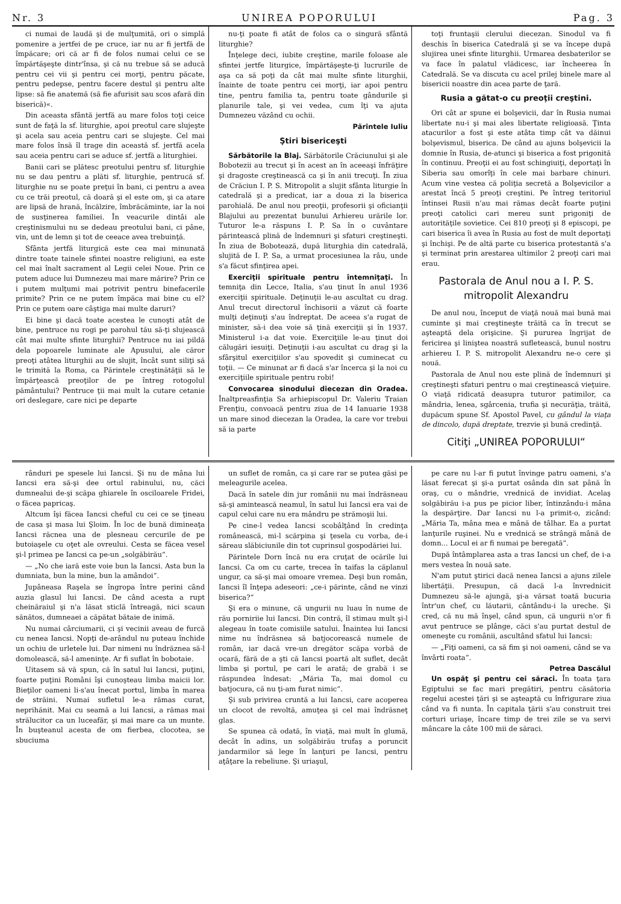Nr. 3 UNIREA POPORULUI Pag. 3
ci numai de laudă şi de mulţumită, ori o simplă pomenire a jertfei de pe cruce, iar nu ar fi jertfă de împăcare; ori că ar fi de folos numai celui ce se împărtăşeşte dintr'însa, şi că nu trebue să se aducă pentru cei vii şi pentru cei morţi, pentru păcate, pentru pedepse, pentru facere destul şi pentru alte lipse: să fie anatemă (să fie afurisit sau scos afară din biserică)«.
Din aceasta sfântă jertfă au mare folos toţi ceice sunt de faţă la sf. liturghie, apoi preotul care slujeşte şi acela sau aceia pentru cari se slujeşte. Cel mai mare folos însă îl trage din această sf. jertfă acela sau aceia pentru cari se aduce sf. jertfă a liturghiei.
Banii cari se plătesc preotului pentru sf. liturghie nu se dau pentru a plăti sf. liturghie, pentrucă sf. liturghie nu se poate preţui în bani, ci pentru a avea cu ce trăi preotul, că doară şi el este om, şi ca atare are lipsă de hrană, încălzire, îmbrăcăminte, iar la noi de susţinerea familiei. În veacurile dintâi ale creştinismului nu se dedeau preotului bani, ci pâne, vin, unt de lemn şi tot de ceeace avea trebuinţă.
Sfânta jertfă liturgică este cea mai minunată dintre toate tainele sfintei noastre religiuni, ea este cel mai înalt sacrament al Legii celei Noue. Prin ce putem aduce lui Dumnezeu mai mare mărire? Prin ce i putem mulţumi mai potrivit pentru binefacerile primite? Prin ce ne putem împăca mai bine cu el? Prin ce putem oare câştiga mai multe daruri?
Ei bine şi dacă toate acestea le cunoşti atât de bine, pentruce nu rogi pe parohul tău să-ţi slujească cât mai multe sfinte liturghii? Pentruce nu iai pildă dela popoarele luminate ale Apusului, ale căror preoţi atâtea liturghii au de slujit, încât sunt siliţi să le trimită la Roma, ca Părintele creştinătăţii să le împărţească preoţilor de pe întreg rotogolul pământului? Pentruce ţii mai mult la cutare cetanie ori deslegare, care nici pe departe
nu-ţi poate fi atât de folos ca o singură sfântă liturghie?
Înţelege deci, iubite creştine, marile foloase ale sfintei jertfe liturgice, împărtăşeşte-ţi lucrurile de aşa ca să poţi da cât mai multe sfinte liturghii, înainte de toate pentru cei morţi, iar apoi pentru tine, pentru familia ta, pentru toate gândurile şi planurile tale, şi vei vedea, cum îţi va ajuta Dumnezeu văzând cu ochii.
Părintele Iuliu
Ştiri bisericeşti
Sărbătorile la Blaj. Sărbătorile Crăciunului şi ale Bobotezii au trecut şi în acest an în aceeaşi înfrăţire şi dragoste creştinească ca şi în anii trecuţi. În ziua de Crăciun I. P. S. Mitropolit a slujit sfânta liturgie în catedrală şi a predicat, iar a doua zi la biserica parohială. De anul nou preoţii, profesorii şi oficianţii Blajului au prezentat bunului Arhiereu urările lor. Tuturor le-a răspuns I. P. Sa în o cuvântare părintească plină de îndemnuri şi sfaturi creştineşti. În ziua de Bobotează, după liturghia din catedrală, slujită de I. P. Sa, a urmat procesiunea la râu, unde s'a făcut sfinţirea apei.
Exerciţii spirituale pentru întemniţaţi. În temniţa din Lecce, Italia, s'au ţinut în anul 1936 exerciţii spirituale. Deţinuţii le-au ascultat cu drag. Anul trecut directorul închisorii a văzut că foarte mulţi deţinuţi s'au îndreptat. De aceea s'a rugat de minister, să-i dea voie să ţină exerciţii şi în 1937. Ministerul i-a dat voie. Exerciţiile le-au ţinut doi călugări iesuiţi. Deţinuţii i-au ascultat cu drag şi la sfârşitul exerciţiilor s'au spovedit şi cuminecat cu toţii. — Ce minunat ar fi dacă s'ar încerca şi la noi cu exerciţiile spirituale pentru robi!
Convocarea sinodului diecezan din Oradea. Înaltpreasfinţia Sa arhiepiscopul Dr. Valeriu Traian Frenţiu, convoacă pentru ziua de 14 Ianuarie 1938 un mare sinod diecezan la Oradea, la care vor trebui să ia parte
toţi fruntaşii clerului diecezan. Sinodul va fi deschis în biserica Catedrală şi se va începe după slujirea unei sfinte liturghii. Urmarea desbaterilor se va face în palatul vlădicesc, iar încheerea în Catedrală. Se va discuta cu acel prilej binele mare al bisericii noastre din acea parte de ţară.
Rusia a gătat-o cu preoţii creştini.
Ori cât ar spune ei bolşevicii, dar în Rusia numai libertate nu-i şi mai ales libertate religioasă. Ţinta atacurilor a fost şi este atâta timp cât va dăinui bolşevismul, biserica. De când au ajuns bolşevicii la domnie în Rusia, de-atunci şi biserica a fost prigonită în continuu. Preoţii ei au fost schingiuiţi, deportaţi în Siberia sau omorîţi în cele mai barbare chinuri. Acum vine vestea că poliţia secretă a Bolşevicilor a arestat încă 5 preoţi creştini. Pe întreg teritoriul întinsei Rusii n'au mai rămas decât foarte puţini preoţi catolici cari mereu sunt prigoniţi de autorităţile sovietice. Cei 810 preoţi şi 8 episcopi, pe cari biserica îi avea în Rusia au fost de mult deportaţi şi închişi. Pe de altă parte cu biserica protestantă s'a şi terminat prin arestarea ultimilor 2 preoţi cari mai erau.
Pastorala de Anul nou a I. P. S. mitropolit Alexandru
De anul nou, început de viaţă nouă mai bună mai cuminte şi mai creştineşte trăită ca în trecut se aşteaptă dela orişicine. Şi pururea îngrijat de fericirea şi liniştea noastră sufletească, bunul nostru arhiereu I. P. S. mitropolit Alexandru ne-o cere şi nouă.
Pastorala de Anul nou este plină de îndemnuri şi creştineşti sfaturi pentru o mai creştinească vieţuire. O viaţă ridicată deasupra tuturor patimilor, ca mândria, lenea, sgârcenia, trufia şi necurăţia, trăită, dupăcum spune Sf. Apostol Pavel, cu gândul la viaţa de dincolo, după dreptate, trezvie şi bună credinţă.
Citiţi „UNIREA POPORULUI“
rânduri pe spesele lui Iancsi. Şi nu de mâna lui Iancsi era să-şi dee ortul rabinului, nu, căci dumnealui de-şi scăpa ghiarele în osciloarele Fridei, o făcea papricaş.
Altcum îşi făcea Iancsi cheful cu cei ce se ţineau de casa şi masa lui Şloim. În loc de bună dimineaţa Iancsi răcnea una de plesneau cercurile de pe butoiaşele cu oţet ale ovreului. Cesta se făcea vesel şi-l primea pe Iancsi ca pe-un „solgăbirău“.
— „No che iară este voie bun la Iancsi. Asta bun la dumniata, bun la mine, bun la amândoi“.
Jupâneasa Raşela se îngropa între perini când auzia glasul lui Iancsi. De când acesta a rupt cheinăraiul şi n'a lăsat sticlă întreagă, nici scaun sănătos, dumneaei a căpătat bătaie de inimă.
Nu numai cârciumarii, ci şi vecinii aveau de furcă cu nenea Iancsi. Nopţi de-arândul nu puteau închide un ochiu de urletele lui. Dar nimeni nu îndrăznea să-l domolească, să-l ameninţe. Ar fi suflat în bobotaie.
Uitasem să vă spun, că în satul lui Iancsi, puţini, foarte puţini Români îşi cunoşteau limba maicii lor. Bieţilor oameni li-s'au înecat portul, limba în marea de străini. Numai sufletul le-a rămas curat, neprihănit. Mai cu seamă a lui Iancsi, a rămas mai strălucitor ca un luceafăr, şi mai mare ca un munte. În buşteanul acesta de om fierbea, clocotea, se sbuciuma
un suflet de român, ca şi care rar se putea găsi pe meleagurile acelea.
Dacă în satele din jur românii nu mai îndrăsneau să-şi amintească neamul, în satul lui Iancsi era vai de capul celui care nu era mândru pe strămoşii lui.
Pe cine-l vedea Iancsi scobâlţând în credinţa românească, mi-l scărpina şi ţesela cu vorba, de-i săreau slăbiciunile din tot cuprinsul gospodăriei lui.
Părintele Dorn încă nu era cruţat de ocările lui Iancsi. Ca om cu carte, trecea în taifas la căplanul ungur, ca să-şi mai omoare vremea. Deşi bun român, Iancsi îl înţepa adeseori: „ce-i părinte, când ne vinzi biserica?“
Şi era o minune, că ungurii nu luau în nume de rău porniriie lui Iancsi. Din contră, îl stimau mult şi-l alegeau în toate comisiile satului. Înaintea lui Iancsi nime nu îndrăsnea să batjocorească numele de român, iar dacă vre-un dregător scăpa vorbă de ocară, fără de a şti că Iancsi poartă alt suflet, decât limba şi portul, pe cari le arată; de grabă i se răspundea îndesat: „Măria Ta, mai domol cu batjocura, că nu ţi-am furat nimic“.
Şi sub privirea cruntă a lui Iancsi, care acoperea un clocot de revoltă, amuţea şi cel mai îndrăsneţ glas.
Se spunea că odată, în viaţă, mai mult în glumă, decât în adins, un solgăbirău trufaş a poruncit jandarmilor să lege în lanţuri pe Iancsi, pentru aţâţare la rebeliune. Şi uriaşul,
pe care nu l-ar fi putut învinge patru oameni, s'a lăsat ferecat şi şi-a purtat osânda din sat până în oraş, cu o mândrie, vrednică de invidiat. Acelaş solgăbirău i-a pus pe picior liber, întinzându-i mâna la despărţire. Dar Iancsi nu l-a primit-o, zicând: „Măria Ta, mâna mea e mână de tâlhar. Ea a purtat lanţurile ruşinei. Nu e vrednică se strângă mână de domn... Locul ei ar fi numai pe beregată“.
După întâmplarea asta a tras Iancsi un chef, de i-a mers vestea în nouă sate.
N'am putut ştirici dacă nenea Iancsi a ajuns zilele libertăţii. Presupun, că dacă l-a învrednicit Dumnezeu să-le ajungă, şi-a vărsat toată bucuria într'un chef, cu lăutarii, cântându-i la ureche. Şi cred, că nu mă înşel, când spun, că ungurii n'or fi avut pentruce se plânge, căci s'au purtat destul de omeneşte cu românii, ascultând sfatul lui Iancsi:
— „Fiţi oameni, ca să fim şi noi oameni, când se va învârti roata“.
Petrea Dascălul
Un ospăţ şi pentru cei săraci. În toata ţara Egiptului se fac mari pregătiri, pentru căsătoria regelui acestei ţări şi se aşteaptă cu înfrigurare ziua când va fi nunta. În capitala ţării s'au construit trei corturi uriaşe, încare timp de trei zile se va servi mâncare la câte 100 mii de săraci.